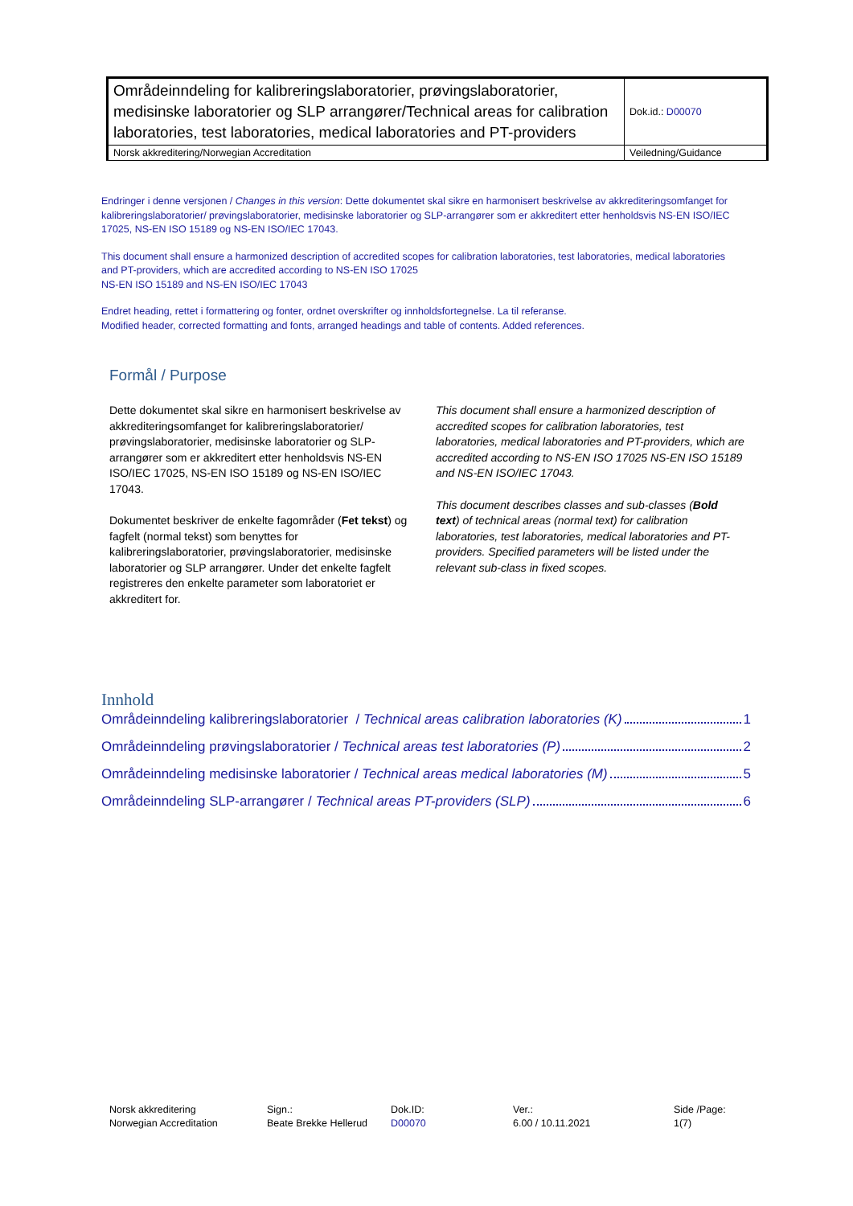| Områdeinndeling for kalibreringslaboratorier, prøvingslaboratorier, medisinske laboratorier og SLP arrangører/Technical areas for calibration laboratories, test laboratories, medical laboratories and PT-providers | Dok.id.: D00070 |
| Norsk akkreditering/Norwegian Accreditation | Veiledning/Guidance |
Endringer i denne versjonen / Changes in this version: Dette dokumentet skal sikre en harmonisert beskrivelse av akkrediteringsomfanget for kalibreringslaboratorier/ prøvingslaboratorier, medisinske laboratorier og SLP-arrangører som er akkreditert etter henholdsvis NS-EN ISO/IEC 17025, NS-EN ISO 15189 og NS-EN ISO/IEC 17043.
This document shall ensure a harmonized description of accredited scopes for calibration laboratories, test laboratories, medical laboratories and PT-providers, which are accredited according to NS-EN ISO 17025
NS-EN ISO 15189 and NS-EN ISO/IEC 17043
Endret heading, rettet i formattering og fonter, ordnet overskrifter og innholdsfortegnelse. La til referanse.
Modified header, corrected formatting and fonts, arranged headings and table of contents. Added references.
Formål / Purpose
Dette dokumentet skal sikre en harmonisert beskrivelse av akkrediteringsomfanget for kalibreringslaboratorier/ prøvingslaboratorier, medisinske laboratorier og SLP-arrangører som er akkreditert etter henholdsvis NS-EN ISO/IEC 17025, NS-EN ISO 15189 og NS-EN ISO/IEC 17043.
Dokumentet beskriver de enkelte fagområder (Fet tekst) og fagfelt (normal tekst) som benyttes for kalibreringslaboratorier, prøvingslaboratorier, medisinske laboratorier og SLP arrangører. Under det enkelte fagfelt registreres den enkelte parameter som laboratoriet er akkreditert for.
This document shall ensure a harmonized description of accredited scopes for calibration laboratories, test laboratories, medical laboratories and PT-providers, which are accredited according to NS-EN ISO 17025 NS-EN ISO 15189 and NS-EN ISO/IEC 17043.
This document describes classes and sub-classes (Bold text) of technical areas (normal text) for calibration laboratories, test laboratories, medical laboratories and PT-providers. Specified parameters will be listed under the relevant sub-class in fixed scopes.
Innhold
Områdeinndeling kalibreringslaboratorier / Technical areas calibration laboratories (K) 1
Områdeinndeling prøvingslaboratorier / Technical areas test laboratories (P) 2
Områdeinndeling medisinske laboratorier / Technical areas medical laboratories (M) 5
Områdeinndeling SLP-arrangører / Technical areas PT-providers (SLP) 6
Norsk akkreditering
Norwegian Accreditation
Sign.:
Beate Brekke Hellerud
Dok.ID:
D00070
Ver.:
6.00 / 10.11.2021
Side /Page:
1(7)